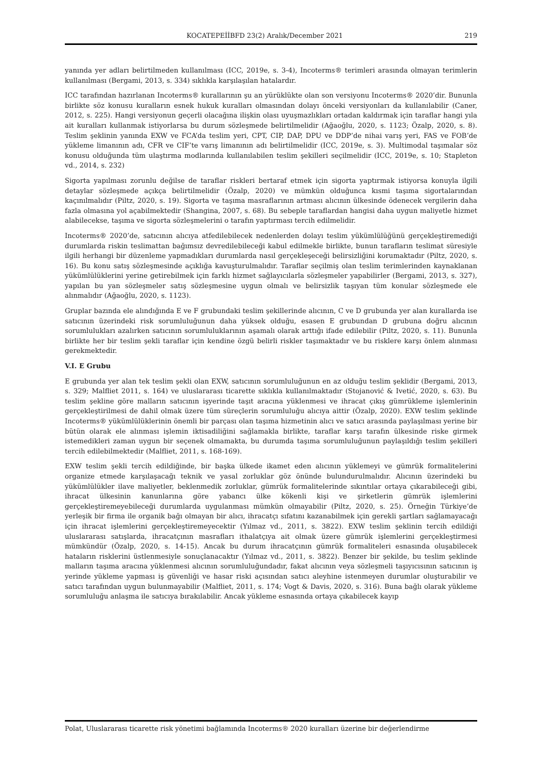KOCATEPEİİBFD 23(2) Aralık/December 2021 219
yanında yer adları belirtilmeden kullanılması (ICC, 2019e, s. 3-4), Incoterms® terimleri arasında olmayan terimlerin kullanılması (Bergami, 2013, s. 334) sıklıkla karşılaşılan hatalardır.
ICC tarafından hazırlanan Incoterms® kurallarının şu an yürüklükte olan son versiyonu Incoterms® 2020’dir. Bununla birlikte söz konusu kuralların esnek hukuk kuralları olmasından dolayı önceki versiyonları da kullanılabilir (Caner, 2012, s. 225). Hangi versiyonun geçerli olacağına ilişkin olası uyuşmazlıkları ortadan kaldırmak için taraflar hangi yıla ait kuralları kullanmak istiyorlarsa bu durum sözleşmede belirtilmelidir (Ağaoğlu, 2020, s. 1123; Özalp, 2020, s. 8). Teslim şeklinin yanında EXW ve FCA’da teslim yeri, CPT, CIP, DAP, DPU ve DDP’de nihai varış yeri, FAS ve FOB’de yükleme limanının adı, CFR ve CIF’te varış limanının adı belirtilmelidir (ICC, 2019e, s. 3). Multimodal taşımalar söz konusu olduğunda tüm ulaştırma modlarında kullanılabilen teslim şekilleri seçilmelidir (ICC, 2019e, s. 10; Stapleton vd., 2014, s. 232)
Sigorta yapılması zorunlu değilse de taraflar riskleri bertaraf etmek için sigorta yaptırmak istiyorsa konuyla ilgili detaylar sözleşmede açıkça belirtilmelidir (Özalp, 2020) ve mümkün olduğunca kısmi taşıma sigortalarından kaçınılmalıdır (Piltz, 2020, s. 19). Sigorta ve taşıma masraflarının artması alıcının ülkesinde ödenecek vergilerin daha fazla olmasına yol açabilmektedir (Shangina, 2007, s. 68). Bu sebeple taraflardan hangisi daha uygun maliyetle hizmet alabilecekse, taşıma ve sigorta sözleşmelerini o tarafın yaptırması tercih edilmelidir.
Incoterms® 2020’de, satıcının alıcıya atfedilebilecek nedenlerden dolayı teslim yükümlülüğünü gerçekleştiremediği durumlarda riskin teslimattan bağımsız devredilebileceği kabul edilmekle birlikte, bunun tarafların teslimat süresiyle ilgili herhangi bir düzenleme yapmadıkları durumlarda nasıl gerçekleşeceği belirsizliğini korumaktadır (Piltz, 2020, s. 16). Bu konu satış sözleşmesinde açıklığa kavuşturulmalıdır. Taraflar seçilmiş olan teslim terimlerinden kaynaklanan yükümlülüklerini yerine getirebilmek için farklı hizmet sağlayıcılarla sözleşmeler yapabilirler (Bergami, 2013, s. 327), yapılan bu yan sözleşmeler satış sözleşmesine uygun olmalı ve belirsizlik taşıyan tüm konular sözleşmede ele alınmalıdır (Ağaoğlu, 2020, s. 1123).
Gruplar bazında ele alındığında E ve F grubundaki teslim şekillerinde alıcının, C ve D grubunda yer alan kurallarda ise satıcının üzerindeki risk sorumluluğunun daha yüksek olduğu, esasen E grubundan D grubuna doğru alıcının sorumlulukları azalırken satıcının sorumluluklarının aşamalı olarak arttığı ifade edilebilir (Piltz, 2020, s. 11). Bununla birlikte her bir teslim şekli taraflar için kendine özgü belirli riskler taşımaktadır ve bu risklere karşı önlem alınması gerekmektedir.
V.I. E Grubu
E grubunda yer alan tek teslim şekli olan EXW, satıcının sorumluluğunun en az olduğu teslim şeklidir (Bergami, 2013, s. 329; Malfliet 2011, s. 164) ve uluslararası ticarette sıklıkla kullanılmaktadır (Stojanović & Ivetić, 2020, s. 63). Bu teslim şekline göre malların satıcının işyerinde taşıt aracına yüklenmesi ve ihracat çıkış gümrükleme işlemlerinin gerçekleştirilmesi de dahil olmak üzere tüm süreçlerin sorumluluğu alıcıya aittir (Özalp, 2020). EXW teslim şeklinde Incoterms® yükümlülüklerinin önemli bir parçası olan taşıma hizmetinin alıcı ve satıcı arasında paylaşılması yerine bir bütün olarak ele alınması işlemin iktisadiliğini sağlamakla birlikte, taraflar karşı tarafın ülkesinde riske girmek istemedikleri zaman uygun bir seçenek olmamakta, bu durumda taşıma sorumluluğunun paylaşıldığı teslim şekilleri tercih edilebilmektedir (Malfliet, 2011, s. 168-169).
EXW teslim şekli tercih edildiğinde, bir başka ülkede ikamet eden alıcının yüklemeyi ve gümrük formalitelerini organize etmede karşılaşacağı teknik ve yasal zorluklar göz önünde bulundurulmalıdır. Alıcının üzerindeki bu yükümlülükler ilave maliyetler, beklenmedik zorluklar, gümrük formalitelerinde sıkıntılar ortaya çıkarabileceği gibi, ihracat ülkesinin kanunlarına göre yabancı ülke kökenli kişi ve şirketlerin gümrük işlemlerini gerçekleştiremeyebileceği durumlarda uygulanması mümkün olmayabilir (Piltz, 2020, s. 25). Örneğin Türkiye’de yerleşik bir firma ile organik bağı olmayan bir alıcı, ihracatçı sıfatını kazanabilmek için gerekli şartları sağlamayacağı için ihracat işlemlerini gerçekleştiremeyecektir (Yılmaz vd., 2011, s. 3822). EXW teslim şeklinin tercih edildiği uluslararası satışlarda, ihracatçının masrafları ithalatçıya ait olmak üzere gümrük işlemlerini gerçekleştirmesi mümkündür (Özalp, 2020, s. 14-15). Ancak bu durum ihracatçının gümrük formaliteleri esnasında oluşabilecek hataların risklerini üstlenmesiyle sonuçlanacaktır (Yılmaz vd., 2011, s. 3822). Benzer bir şekilde, bu teslim şeklinde malların taşıma aracına yüklenmesi alıcının sorumluluğundadır, fakat alıcının veya sözleşmeli taşıyıcısının satıcının iş yerinde yükleme yapması iş güvenliği ve hasar riski açısından satıcı aleyhine istenmeyen durumlar oluşturabilir ve satıcı tarafından uygun bulunmayabilir (Malfliet, 2011, s. 174; Vogt & Davis, 2020, s. 316). Buna bağlı olarak yükleme sorumluluğu anlaşma ile satıcıya bırakılabilir. Ancak yükleme esnasında ortaya çıkabilecek kayıp
Polat, Uluslararası ticarette risk yönetimi bağlamında Incoterms® 2020 kuralları üzerine bir değerlendirme